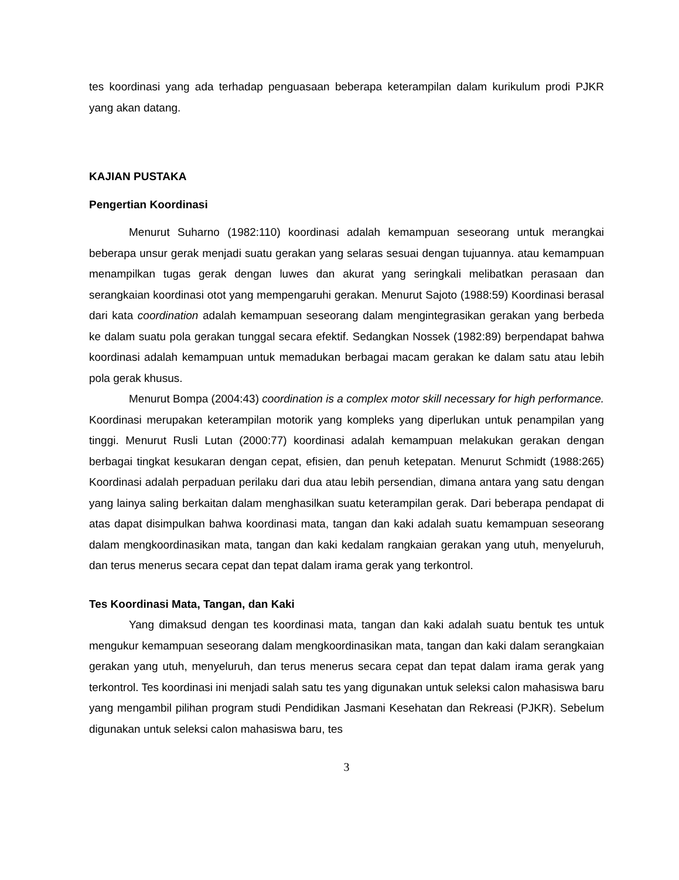tes koordinasi yang ada terhadap penguasaan beberapa keterampilan dalam kurikulum prodi PJKR yang akan datang.
KAJIAN PUSTAKA
Pengertian Koordinasi
Menurut Suharno (1982:110) koordinasi adalah kemampuan seseorang untuk merangkai beberapa unsur gerak menjadi suatu gerakan yang selaras sesuai dengan tujuannya. atau kemampuan menampilkan tugas gerak dengan luwes dan akurat yang seringkali melibatkan perasaan dan serangkaian koordinasi otot yang mempengaruhi gerakan. Menurut Sajoto (1988:59) Koordinasi berasal dari kata coordination adalah kemampuan seseorang dalam mengintegrasikan gerakan yang berbeda ke dalam suatu pola gerakan tunggal secara efektif. Sedangkan Nossek (1982:89) berpendapat bahwa koordinasi adalah kemampuan untuk memadukan berbagai macam gerakan ke dalam satu atau lebih pola gerak khusus.
Menurut Bompa (2004:43) coordination is a complex motor skill necessary for high performance. Koordinasi merupakan keterampilan motorik yang kompleks yang diperlukan untuk penampilan yang tinggi. Menurut Rusli Lutan (2000:77) koordinasi adalah kemampuan melakukan gerakan dengan berbagai tingkat kesukaran dengan cepat, efisien, dan penuh ketepatan. Menurut Schmidt (1988:265) Koordinasi adalah perpaduan perilaku dari dua atau lebih persendian, dimana antara yang satu dengan yang lainya saling berkaitan dalam menghasilkan suatu keterampilan gerak. Dari beberapa pendapat di atas dapat disimpulkan bahwa koordinasi mata, tangan dan kaki adalah suatu kemampuan seseorang dalam mengkoordinasikan mata, tangan dan kaki kedalam rangkaian gerakan yang utuh, menyeluruh, dan terus menerus secara cepat dan tepat dalam irama gerak yang terkontrol.
Tes Koordinasi Mata, Tangan, dan Kaki
Yang dimaksud dengan tes koordinasi mata, tangan dan kaki adalah suatu bentuk tes untuk mengukur kemampuan seseorang dalam mengkoordinasikan mata, tangan dan kaki dalam serangkaian gerakan yang utuh, menyeluruh, dan terus menerus secara cepat dan tepat dalam irama gerak yang terkontrol. Tes koordinasi ini menjadi salah satu tes yang digunakan untuk seleksi calon mahasiswa baru yang mengambil pilihan program studi Pendidikan Jasmani Kesehatan dan Rekreasi (PJKR). Sebelum digunakan untuk seleksi calon mahasiswa baru, tes
3